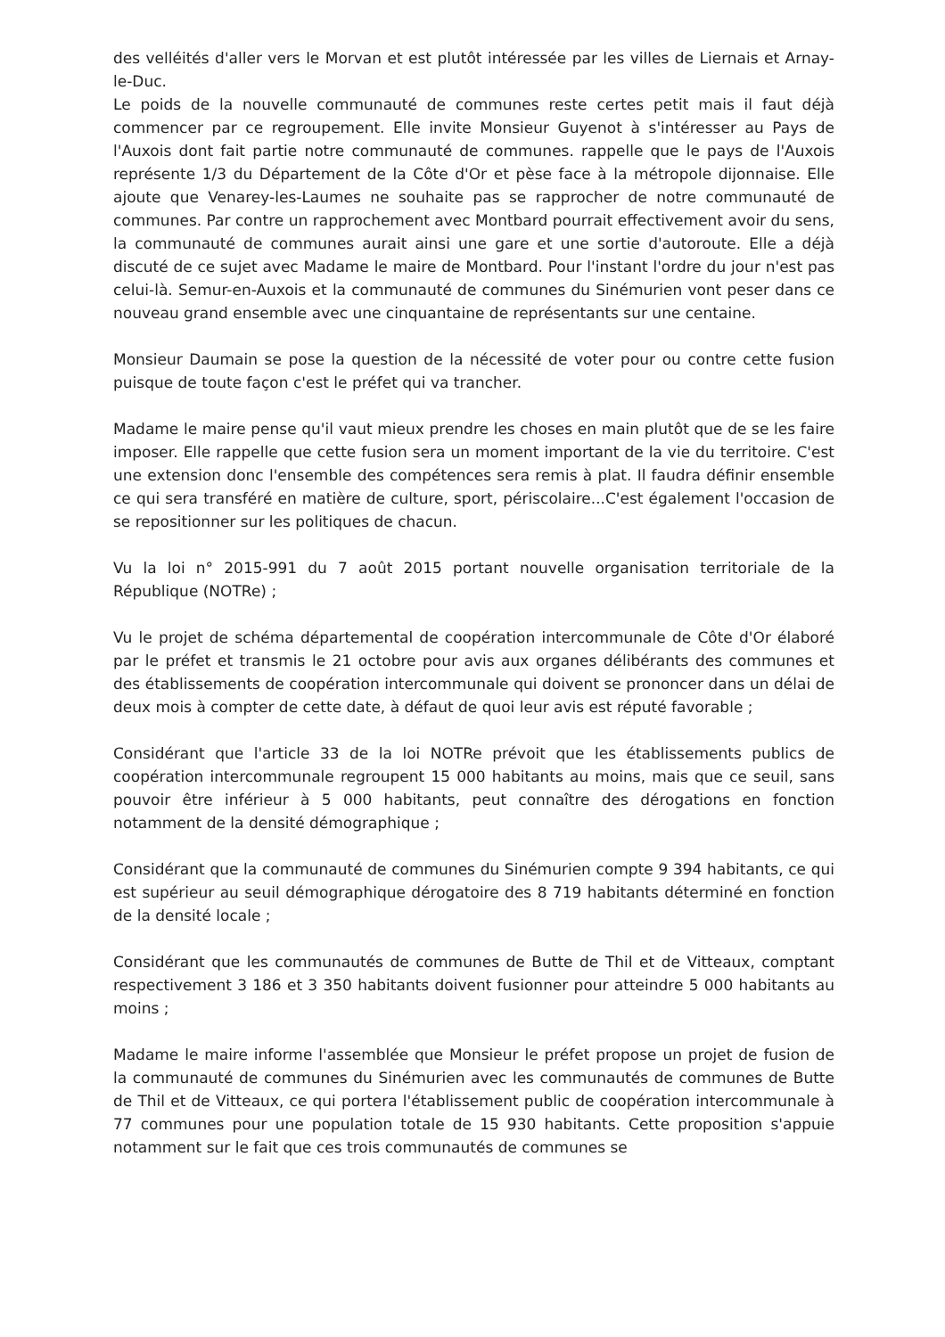des velléités d'aller vers le Morvan et est plutôt intéressée par les villes de Liernais et Arnay-le-Duc.
Le poids de la nouvelle communauté de communes reste certes petit mais il faut déjà commencer par ce regroupement. Elle invite Monsieur Guyenot à s'intéresser au Pays de l'Auxois dont fait partie notre communauté de communes. rappelle que le pays de l'Auxois représente 1/3 du Département de la Côte d'Or et pèse face à la métropole dijonnaise. Elle ajoute que Venarey-les-Laumes ne souhaite pas se rapprocher de notre communauté de communes. Par contre un rapprochement avec Montbard pourrait effectivement avoir du sens, la communauté de communes aurait ainsi une gare et une sortie d'autoroute. Elle a déjà discuté de ce sujet avec Madame le maire de Montbard. Pour l'instant l'ordre du jour n'est pas celui-là. Semur-en-Auxois et la communauté de communes du Sinémurien vont peser dans ce nouveau grand ensemble avec une cinquantaine de représentants sur une centaine.
Monsieur Daumain se pose la question de la nécessité de voter pour ou contre cette fusion puisque de toute façon c'est le préfet qui va trancher.
Madame le maire pense qu'il vaut mieux prendre les choses en main plutôt que de se les faire imposer. Elle rappelle que cette fusion sera un moment important de la vie du territoire. C'est une extension donc l'ensemble des compétences sera remis à plat. Il faudra définir ensemble ce qui sera transféré en matière de culture, sport, périscolaire...C'est également l'occasion de se repositionner sur les politiques de chacun.
Vu la loi n° 2015-991 du 7 août 2015 portant nouvelle organisation territoriale de la République (NOTRe) ;
Vu le projet de schéma départemental de coopération intercommunale de Côte d'Or élaboré par le préfet et transmis le 21 octobre pour avis aux organes délibérants des communes et des établissements de coopération intercommunale qui doivent se prononcer dans un délai de deux mois à compter de cette date, à défaut de quoi leur avis est réputé favorable ;
Considérant que l'article 33 de la loi NOTRe prévoit que les établissements publics de coopération intercommunale regroupent 15 000 habitants au moins, mais que ce seuil, sans pouvoir être inférieur à 5 000 habitants, peut connaître des dérogations en fonction notamment de la densité démographique ;
Considérant que la communauté de communes du Sinémurien compte 9 394 habitants, ce qui est supérieur au seuil démographique dérogatoire des 8 719 habitants déterminé en fonction de la densité locale ;
Considérant que les communautés de communes de Butte de Thil et de Vitteaux, comptant respectivement 3 186 et 3 350 habitants doivent fusionner pour atteindre 5 000 habitants au moins ;
Madame le maire informe l'assemblée que Monsieur le préfet propose un projet de fusion de la communauté de communes du Sinémurien avec les communautés de communes de Butte de Thil et de Vitteaux, ce qui portera l'établissement public de coopération intercommunale à 77 communes pour une population totale de 15 930 habitants. Cette proposition s'appuie notamment sur le fait que ces trois communautés de communes se